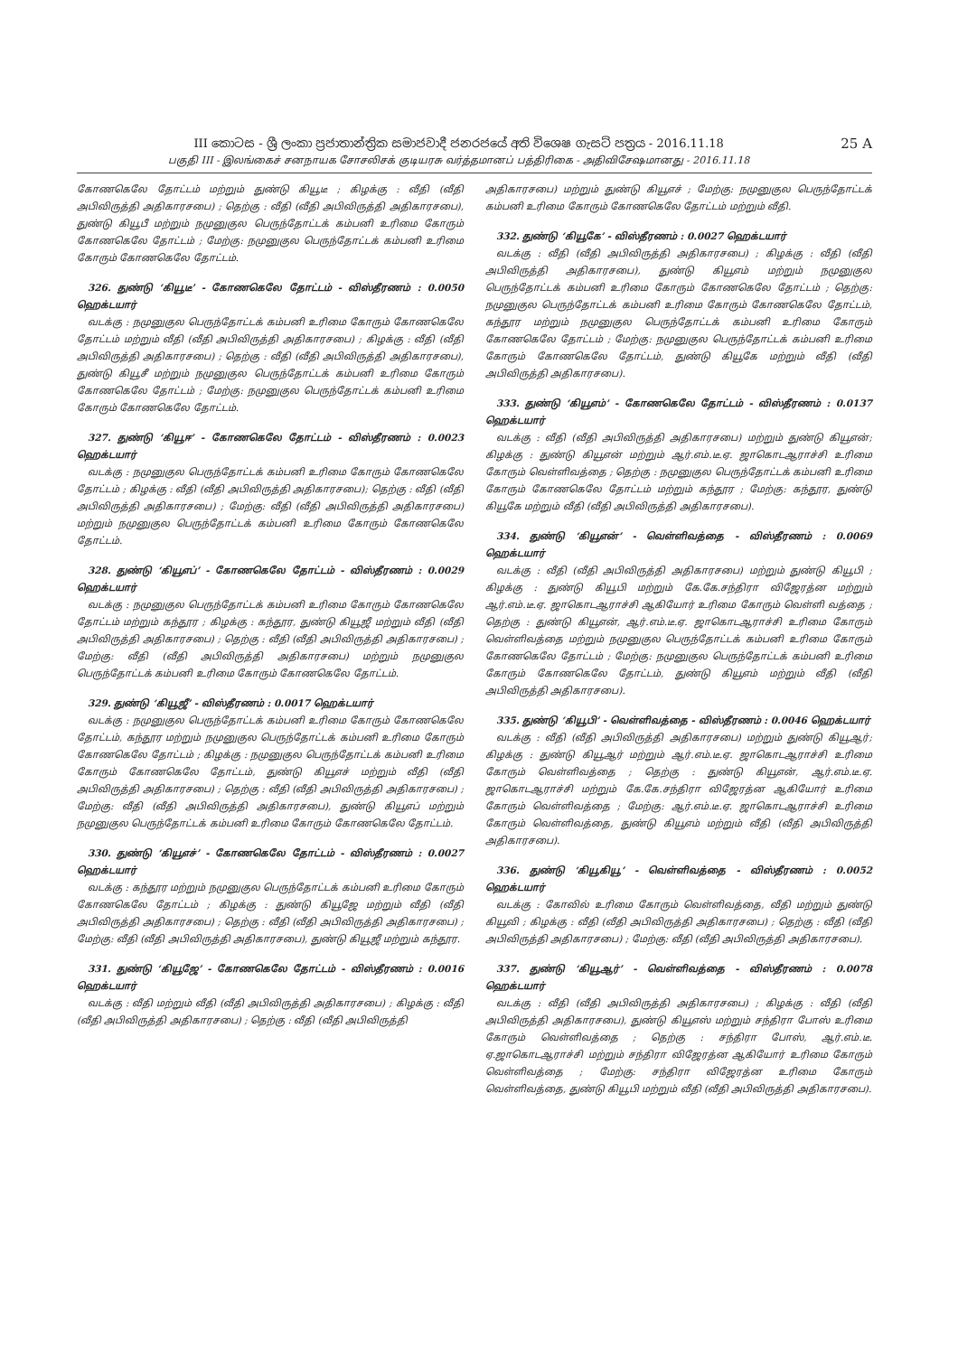III කොටස - ශ්‍රී ලංකා ප්‍රජාතාන්ත්‍රික සමාජවාදී ජනරජයේ අති විශෙෂ ගැසට් පත්‍රය - 2016.11.18
பகுதி III - இலங்கைச் சனநாயக சோசலிசக் குடியரசு வர்த்தமானப் பத்திரிகை - அதிவிசேஷமானது - 2016.11.18
25 A
கோணகெலே தோட்டம் மற்றும் துண்டு கியூடீ ; கிழக்கு : வீதி (வீதி அபிவிருத்தி அதிகாரசபை) ; தெற்கு : வீதி (வீதி அபிவிருத்தி அதிகாரசபை), துண்டு கியூபீ மற்றும் நமுனுகுல பெருந்தோட்டக் கம்பனி உரிமை கோரும் கோணகெலே தோட்டம் ; மேற்கு: நமுனுகுல பெருந்தோட்டக் கம்பனி உரிமை கோரும் கோணகெலே தோட்டம்.
326. துண்டு ‘கியூடீ’ - கோணகெலே தோட்டம் - விஸ்தீரணம் : 0.0050 ஹெக்டயார்
வடக்கு : நமுனுகுல பெருந்தோட்டக் கம்பனி உரிமை கோரும் கோணகெலே தோட்டம் மற்றும் வீதி (வீதி அபிவிருத்தி அதிகாரசபை) ; கிழக்கு : வீதி (வீதி அபிவிருத்தி அதிகாரசபை) ; தெற்கு : வீதி (வீதி அபிவிருத்தி அதிகாரசபை), துண்டு கியூசீ மற்றும் நமுனுகுல பெருந்தோட்டக் கம்பனி உரிமை கோரும் கோணகெலே தோட்டம் ; மேற்கு: நமுனுகுல பெருந்தோட்டக் கம்பனி உரிமை கோரும் கோணகெலே தோட்டம்.
327. துண்டு ‘கியூஈ’ - கோணகெலே தோட்டம் - விஸ்தீரணம் : 0.0023 ஹெக்டயார்
வடக்கு : நமுனுகுல பெருந்தோட்டக் கம்பனி உரிமை கோரும் கோணகெலே தோட்டம் ; கிழக்கு : வீதி (வீதி அபிவிருத்தி அதிகாரசபை); தெற்கு : வீதி (வீதி அபிவிருத்தி அதிகாரசபை) ; மேற்கு: வீதி (வீதி அபிவிருத்தி அதிகாரசபை) மற்றும் நமுனுகுல பெருந்தோட்டக் கம்பனி உரிமை கோரும் கோணகெலே தோட்டம்.
328. துண்டு ‘கியூஎப்’ - கோணகெலே தோட்டம் - விஸ்தீரணம் : 0.0029 ஹெக்டயார்
வடக்கு : நமுனுகுல பெருந்தோட்டக் கம்பனி உரிமை கோரும் கோணகெலே தோட்டம் மற்றும் கந்தூர ; கிழக்கு : கந்தூர, துண்டு கியூஜீ மற்றும் வீதி (வீதி அபிவிருத்தி அதிகாரசபை) ; தெற்கு : வீதி (வீதி அபிவிருத்தி அதிகாரசபை) ; மேற்கு: வீதி (வீதி அபிவிருத்தி அதிகாரசபை) மற்றும் நமுனுகுல பெருந்தோட்டக் கம்பனி உரிமை கோரும் கோணகெலே தோட்டம்.
329. துண்டு ‘கியூஜீ’ - விஸ்தீரணம் : 0.0017 ஹெக்டயார்
வடக்கு : நமுனுகுல பெருந்தோட்டக் கம்பனி உரிமை கோரும் கோணகெலே தோட்டம், கந்தூர மற்றும் நமுனுகுல பெருந்தோட்டக் கம்பனி உரிமை கோரும் கோணகெலே தோட்டம் ; கிழக்கு : நமுனுகுல பெருந்தோட்டக் கம்பனி உரிமை கோரும் கோணகெலே தோட்டம், துண்டு கியூஎச் மற்றும் வீதி (வீதி அபிவிருத்தி அதிகாரசபை) ; தெற்கு : வீதி (வீதி அபிவிருத்தி அதிகாரசபை) ; மேற்கு: வீதி (வீதி அபிவிருத்தி அதிகாரசபை), துண்டு கியூஎப் மற்றும் நமுனுகுல பெருந்தோட்டக் கம்பனி உரிமை கோரும் கோணகெலே தோட்டம்.
330. துண்டு ‘கியூஎச்’ - கோணகெலே தோட்டம் - விஸ்தீரணம் : 0.0027 ஹெக்டயார்
வடக்கு : கந்தூர மற்றும் நமுனுகுல பெருந்தோட்டக் கம்பனி உரிமை கோரும் கோணகெலே தோட்டம் ; கிழக்கு : துண்டு கியூஜே மற்றும் வீதி (வீதி அபிவிருத்தி அதிகாரசபை) ; தெற்கு : வீதி (வீதி அபிவிருத்தி அதிகாரசபை) ; மேற்கு: வீதி (வீதி அபிவிருத்தி அதிகாரசபை), துண்டு கியூஜீ மற்றும் கந்தூர.
331. துண்டு ‘கியூஜே’ - கோணகெலே தோட்டம் - விஸ்தீரணம் : 0.0016 ஹெக்டயார்
வடக்கு : வீதி மற்றும் வீதி (வீதி அபிவிருத்தி அதிகாரசபை) ; கிழக்கு : வீதி (வீதி அபிவிருத்தி அதிகாரசபை) ; தெற்கு : வீதி (வீதி அபிவிருத்தி
அதிகாரசபை) மற்றும் துண்டு கியூஎச் ; மேற்கு: நமுனுகுல பெருந்தோட்டக் கம்பனி உரிமை கோரும் கோணகெலே தோட்டம் மற்றும் வீதி.
332. துண்டு ‘கியூகே’ - விஸ்தீரணம் : 0.0027 ஹெக்டயார்
வடக்கு : வீதி (வீதி அபிவிருத்தி அதிகாரசபை) ; கிழக்கு : வீதி (வீதி அபிவிருத்தி அதிகாரசபை), துண்டு கியூஎம் மற்றும் நமுனுகுல பெருந்தோட்டக் கம்பனி உரிமை கோரும் கோணகெலே தோட்டம் ; தெற்கு: நமுனுகுல பெருந்தோட்டக் கம்பனி உரிமை கோரும் கோணகெலே தோட்டம், கந்தூர மற்றும் நமுனுகுல பெருந்தோட்டக் கம்பனி உரிமை கோரும் கோணகெலே தோட்டம் ; மேற்கு: நமுனுகுல பெருந்தோட்டக் கம்பனி உரிமை கோரும் கோணகெலே தோட்டம், துண்டு கியூகே மற்றும் வீதி (வீதி அபிவிருத்தி அதிகாரசபை).
333. துண்டு ‘கியூஎம்’ - கோணகெலே தோட்டம் - விஸ்தீரணம் : 0.0137 ஹெக்டயார்
வடக்கு : வீதி (வீதி அபிவிருத்தி அதிகாரசபை) மற்றும் துண்டு கியூஎன்; கிழக்கு : துண்டு கியூஎன் மற்றும் ஆர்.எம்.டீ.ஏ. ஜாகொடஆராச்சி உரிமை கோரும் வெள்ளிவத்தை ; தெற்கு : நமுனுகுல பெருந்தோட்டக் கம்பனி உரிமை கோரும் கோணகெலே தோட்டம் மற்றும் கந்தூர ; மேற்கு: கந்தூர, துண்டு கியூகே மற்றும் வீதி (வீதி அபிவிருத்தி அதிகாரசபை).
334. துண்டு ‘கியூஎன்’ - வெள்ளிவத்தை - விஸ்தீரணம் : 0.0069 ஹெக்டயார்
வடக்கு : வீதி (வீதி அபிவிருத்தி அதிகாரசபை) மற்றும் துண்டு கியூபி ; கிழக்கு : துண்டு கியூபி மற்றும் கே.கே.சந்திரா விஜேரத்ன மற்றும் ஆர்.எம்.டீ.ஏ. ஜாகொடஆராச்சி ஆகியோர் உரிமை கோரும் வெள்ளி வத்தை ; தெற்கு : துண்டு கியூஎன், ஆர்.எம்.டீ.ஏ. ஜாகொடஆராச்சி உரிமை கோரும் வெள்ளிவத்தை மற்றும் நமுனுகுல பெருந்தோட்டக் கம்பனி உரிமை கோரும் கோணகெலே தோட்டம் ; மேற்கு: நமுனுகுல பெருந்தோட்டக் கம்பனி உரிமை கோரும் கோணகெலே தோட்டம், துண்டு கியூஎம் மற்றும் வீதி (வீதி அபிவிருத்தி அதிகாரசபை).
335. துண்டு ‘கியூபி’ - வெள்ளிவத்தை - விஸ்தீரணம் : 0.0046 ஹெக்டயார்
வடக்கு : வீதி (வீதி அபிவிருத்தி அதிகாரசபை) மற்றும் துண்டு கியூஆர்; கிழக்கு : துண்டு கியூஆர் மற்றும் ஆர்.எம்.டீ.ஏ. ஜாகொடஆராச்சி உரிமை கோரும் வெள்ளிவத்தை ; தெற்கு : துண்டு கியூஎன், ஆர்.எம்.டீ.ஏ. ஜாகொடஆராச்சி மற்றும் கே.கே.சந்திரா விஜேரத்ன ஆகியோர் உரிமை கோரும் வெள்ளிவத்தை ; மேற்கு: ஆர்.எம்.டீ.ஏ. ஜாகொடஆராச்சி உரிமை கோரும் வெள்ளிவத்தை, துண்டு கியூஎம் மற்றும் வீதி (வீதி அபிவிருத்தி அதிகாரசபை).
336. துண்டு ‘கியூகியூ’ - வெள்ளிவத்தை - விஸ்தீரணம் : 0.0052 ஹெக்டயார்
வடக்கு : கோவில் உரிமை கோரும் வெள்ளிவத்தை, வீதி மற்றும் துண்டு கியூவி ; கிழக்கு : வீதி (வீதி அபிவிருத்தி அதிகாரசபை) ; தெற்கு : வீதி (வீதி அபிவிருத்தி அதிகாரசபை) ; மேற்கு: வீதி (வீதி அபிவிருத்தி அதிகாரசபை).
337. துண்டு ‘கியூஆர்’ - வெள்ளிவத்தை - விஸ்தீரணம் : 0.0078 ஹெக்டயார்
வடக்கு : வீதி (வீதி அபிவிருத்தி அதிகாரசபை) ; கிழக்கு : வீதி (வீதி அபிவிருத்தி அதிகாரசபை), துண்டு கியூஎஸ் மற்றும் சந்திரா போஸ் உரிமை கோரும் வெள்ளிவத்தை ; தெற்கு : சந்திரா போஸ், ஆர்.எம்.டீ. ஏ.ஜாகொடஆராச்சி மற்றும் சந்திரா விஜேரத்ன ஆகியோர் உரிமை கோரும் வெள்ளிவத்தை ; மேற்கு: சந்திரா விஜேரத்ன உரிமை கோரும் வெள்ளிவத்தை, துண்டு கியூபி மற்றும் வீதி (வீதி அபிவிருத்தி அதிகாரசபை).